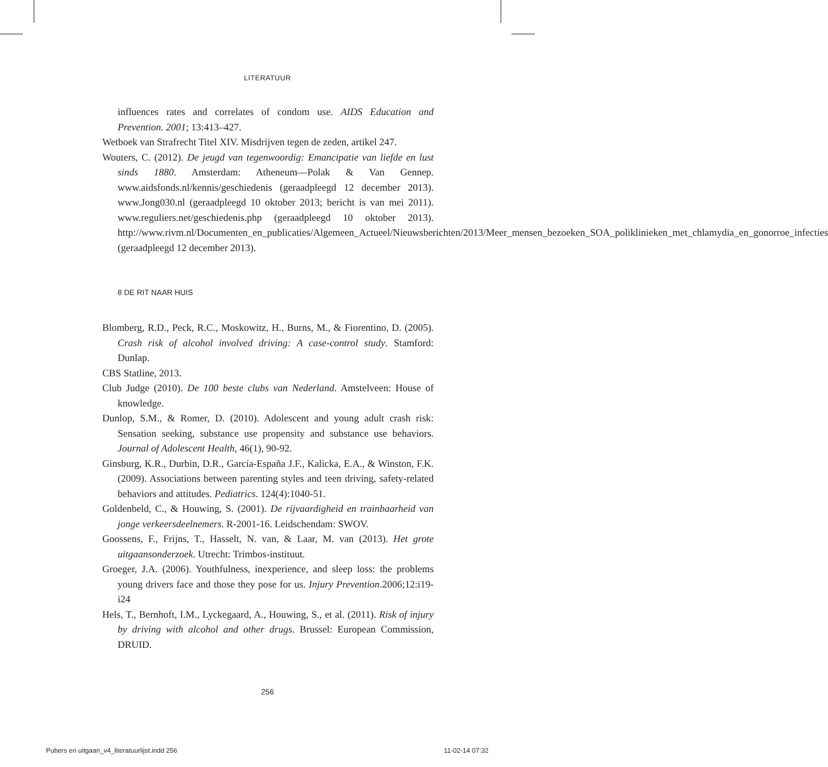LITERATUUR
influences rates and correlates of condom use. AIDS Education and Prevention. 2001; 13:413–427.
Wetboek van Strafrecht Titel XIV. Misdrijven tegen de zeden, artikel 247.
Wouters, C. (2012). De jeugd van tegenwoordig: Emancipatie van liefde en lust sinds 1880. Amsterdam: Atheneum—Polak & Van Gennep. www.aidsfonds.nl/kennis/geschiedenis (geraadpleegd 12 december 2013). www.Jong030.nl (geraadpleegd 10 oktober 2013; bericht is van mei 2011). www.reguliers.net/geschiedenis.php (geraadpleegd 10 oktober 2013). http://www.rivm.nl/Documenten_en_publicaties/Algemeen_Actueel/Nieuwsberichten/2013/Meer_mensen_bezoeken_SOA_poliklinieken_met_chlamydia_en_gonorroe_infecties (geraadpleegd 12 december 2013).
8 DE RIT NAAR HUIS
Blomberg, R.D., Peck, R.C., Moskowitz, H., Burns, M., & Fiorentino, D. (2005). Crash risk of alcohol involved driving: A case-control study. Stamford: Dunlap.
CBS Statline, 2013.
Club Judge (2010). De 100 beste clubs van Nederland. Amstelveen: House of knowledge.
Dunlop, S.M., & Romer, D. (2010). Adolescent and young adult crash risk: Sensation seeking, substance use propensity and substance use behaviors. Journal of Adolescent Health, 46(1), 90-92.
Ginsburg, K.R., Durbin, D.R., García-España J.F., Kalicka, E.A., & Winston, F.K. (2009). Associations between parenting styles and teen driving, safety-related behaviors and attitudes. Pediatrics. 124(4):1040-51.
Goldenbeld, C., & Houwing, S. (2001). De rijvaardigheid en trainbaarheid van jonge verkeersdeelnemers. R-2001-16. Leidschendam: SWOV.
Goossens, F., Frijns, T., Hasselt, N. van, & Laar, M. van (2013). Het grote uitgaansonderzoek. Utrecht: Trimbos-instituut.
Groeger, J.A. (2006). Youthfulness, inexperience, and sleep loss: the problems young drivers face and those they pose for us. Injury Prevention.2006;12:i19-i24
Hels, T., Bernhoft, I.M., Lyckegaard, A., Houwing, S., et al. (2011). Risk of injury by driving with alcohol and other drugs. Brussel: European Commission, DRUID.
256
Pubers en uitgaan_v4_literatuurlijst.indd 256
11-02-14 07:32